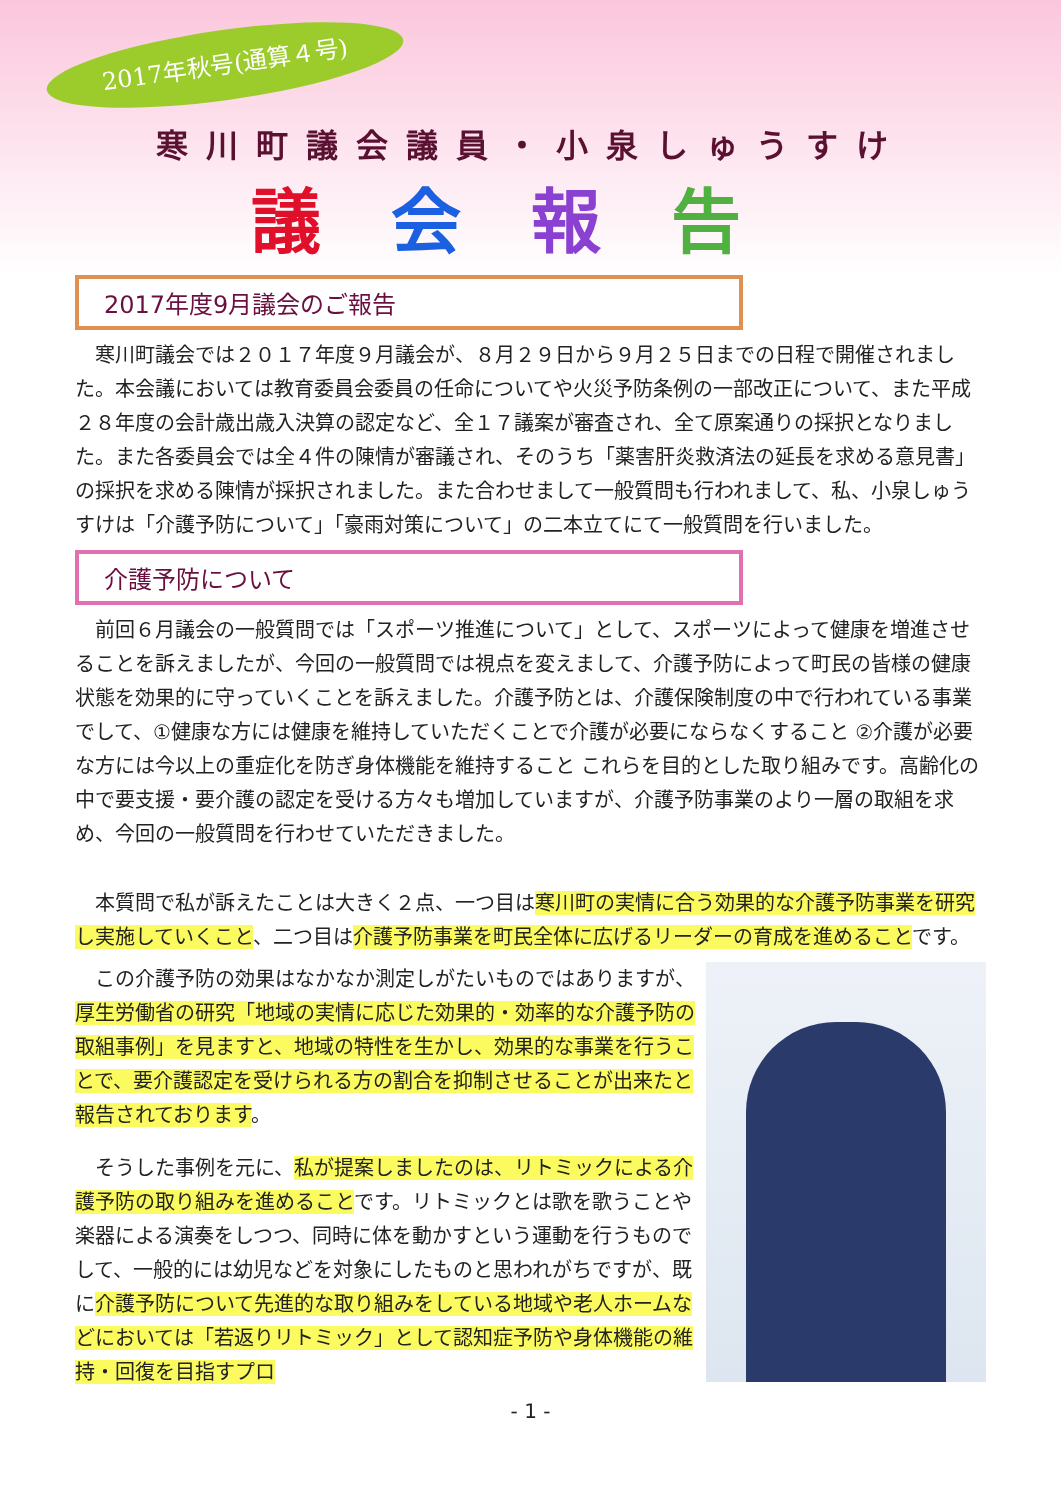2017年秋号(通算４号)
寒川町議会議員・小泉しゅうすけ
議会報告
2017年度9月議会のご報告
寒川町議会では２０１７年度９月議会が、８月２９日から９月２５日までの日程で開催されました。本会議においては教育委員会委員の任命についてや火災予防条例の一部改正について、また平成２８年度の会計歳出歳入決算の認定など、全１７議案が審査され、全て原案通りの採択となりました。また各委員会では全４件の陳情が審議され、そのうち「薬害肝炎救済法の延長を求める意見書」の採択を求める陳情が採択されました。また合わせまして一般質問も行われまして、私、小泉しゅうすけは「介護予防について」「豪雨対策について」の二本立てにて一般質問を行いました。
介護予防について
前回６月議会の一般質問では「スポーツ推進について」として、スポーツによって健康を増進させることを訴えましたが、今回の一般質問では視点を変えまして、介護予防によって町民の皆様の健康状態を効果的に守っていくことを訴えました。介護予防とは、介護保険制度の中で行われている事業でして、①健康な方には健康を維持していただくことで介護が必要にならなくすること ②介護が必要な方には今以上の重症化を防ぎ身体機能を維持すること これらを目的とした取り組みです。高齢化の中で要支援・要介護の認定を受ける方々も増加していますが、介護予防事業のより一層の取組を求め、今回の一般質問を行わせていただきました。
本質問で私が訴えたことは大きく２点、一つ目は寒川町の実情に合う効果的な介護予防事業を研究し実施していくこと、二つ目は介護予防事業を町民全体に広げるリーダーの育成を進めることです。
この介護予防の効果はなかなか測定しがたいものではありますが、厚生労働省の研究「地域の実情に応じた効果的・効率的な介護予防の取組事例」を見ますと、地域の特性を生かし、効果的な事業を行うことで、要介護認定を受けられる方の割合を抑制させることが出来たと報告されております。
そうした事例を元に、私が提案しましたのは、リトミックによる介護予防の取り組みを進めることです。リトミックとは歌を歌うことや楽器による演奏をしつつ、同時に体を動かすという運動を行うものでして、一般的には幼児などを対象にしたものと思われがちですが、既に介護予防について先進的な取り組みをしている地域や老人ホームなどにおいては「若返りリトミック」として認知症予防や身体機能の維持・回復を目指すプロ
- 1 -